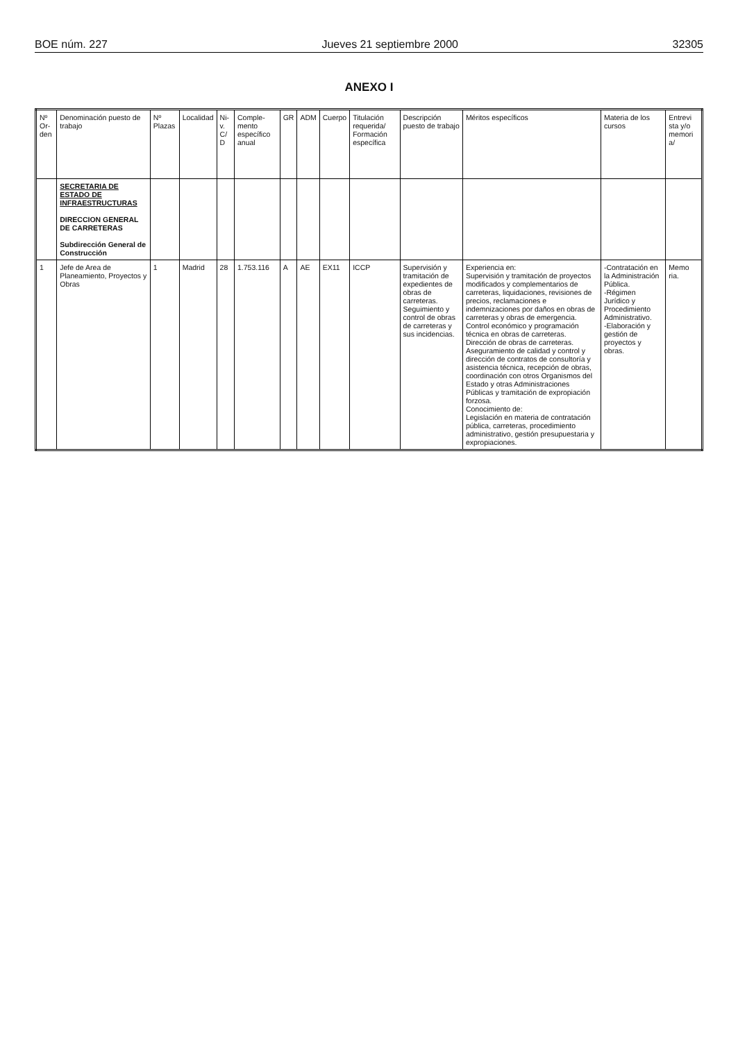BOE núm. 227 Jueves 21 septiembre 2000 32305
ANEXO I
| Nº Or-den | Denominación puesto de trabajo | Nº Plazas | Localidad | Ni-v. C/ D | Comple-mento específico anual | GR | ADM | Cuerpo | Titulación requerida/ Formación específica | Descripción puesto de trabajo | Méritos específicos | Materia de los cursos | Entrevi sta y/o memori a/ |
| --- | --- | --- | --- | --- | --- | --- | --- | --- | --- | --- | --- | --- | --- |
| | SECRETARIA DE ESTADO DE INFRAESTRUCTURAS DIRECCION GENERAL DE CARRETERAS Subdirección General de Construcción | | | | | | | | | | | | |
| 1 | Jefe de Area de Planeamiento, Proyectos y Obras | 1 | Madrid | 28 | 1.753.116 | A | AE | EX11 | ICCP | Supervisión y tramitación de expedientes de obras de carreteras. Seguimiento y control de obras de carreteras y sus incidencias. | Experiencia en: Supervisión y tramitación de proyectos modificados y complementarios de carreteras, liquidaciones, revisiones de precios, reclamaciones e indemnizaciones por daños en obras de carreteras y obras de emergencia. Control económico y programación técnica en obras de carreteras. Dirección de obras de carreteras. Aseguramiento de calidad y control y dirección de contratos de consultoría y asistencia técnica, recepción de obras, coordinación con otros Organismos del Estado y otras Administraciones Públicas y tramitación de expropiación forzosa. Conocimiento de: Legislación en materia de contratación pública, carreteras, procedimiento administrativo, gestión presupuestaria y expropiaciones. | -Contratación en la Administración Pública. -Régimen Jurídico y Procedimiento Administrativo. -Elaboración y gestión de proyectos y obras. | Memo ria. |